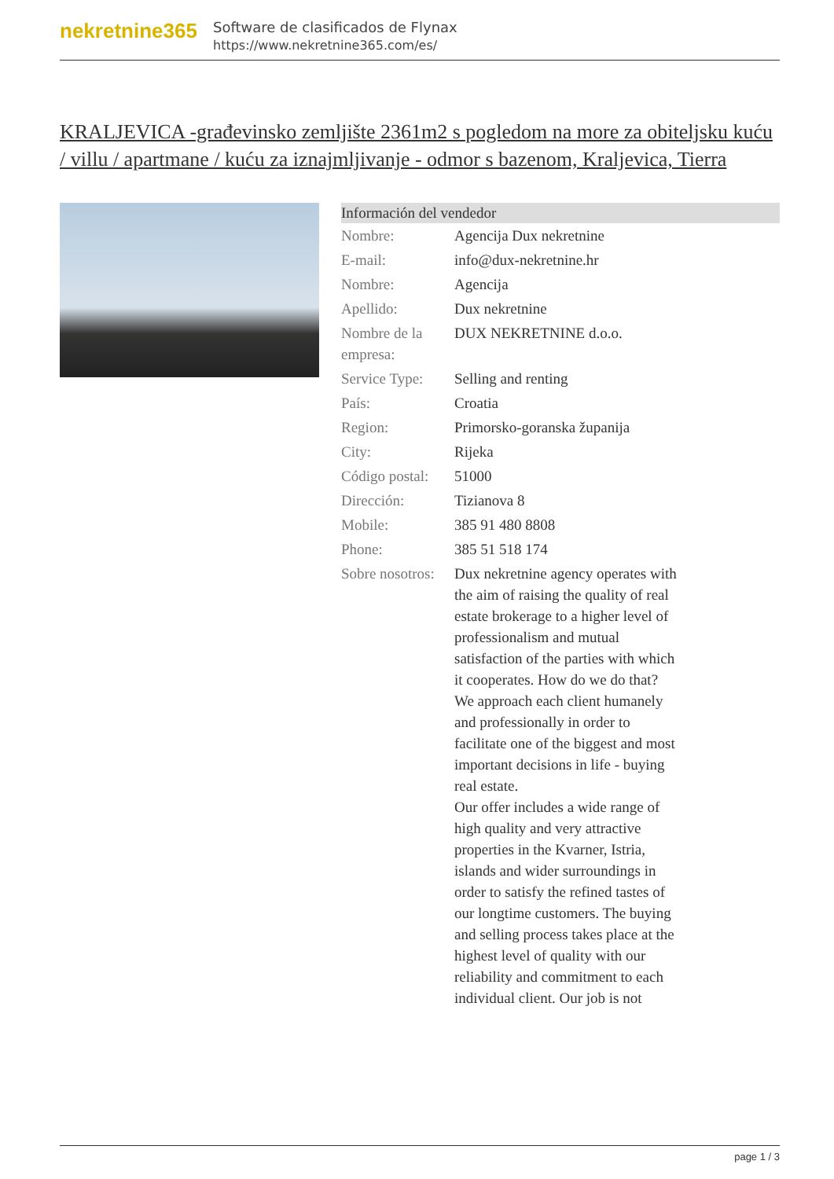nekretnine365
Software de clasificados de Flynax
https://www.nekretnine365.com/es/
KRALJEVICA -građevinsko zemljište 2361m2 s pogledom na more za obiteljsku kuću / villu / apartmane / kuću za iznajmljivanje - odmor s bazenom, Kraljevica, Tierra
| Información del vendedor | |
| --- | --- |
| Nombre: | Agencija Dux nekretnine |
| E-mail: | info@dux-nekretnine.hr |
| Nombre: | Agencija |
| Apellido: | Dux nekretnine |
| Nombre de la empresa: | DUX NEKRETNINE d.o.o. |
| Service Type: | Selling and renting |
| País: | Croatia |
| Region: | Primorsko-goranska županija |
| City: | Rijeka |
| Código postal: | 51000 |
| Dirección: | Tizianova 8 |
| Mobile: | 385 91 480 8808 |
| Phone: | 385 51 518 174 |
| Sobre nosotros: | Dux nekretnine agency operates with the aim of raising the quality of real estate brokerage to a higher level of professionalism and mutual satisfaction of the parties with which it cooperates. How do we do that? We approach each client humanely and professionally in order to facilitate one of the biggest and most important decisions in life - buying real estate. Our offer includes a wide range of high quality and very attractive properties in the Kvarner, Istria, islands and wider surroundings in order to satisfy the refined tastes of our longtime customers. The buying and selling process takes place at the highest level of quality with our reliability and commitment to each individual client. Our job is not |
page 1 / 3